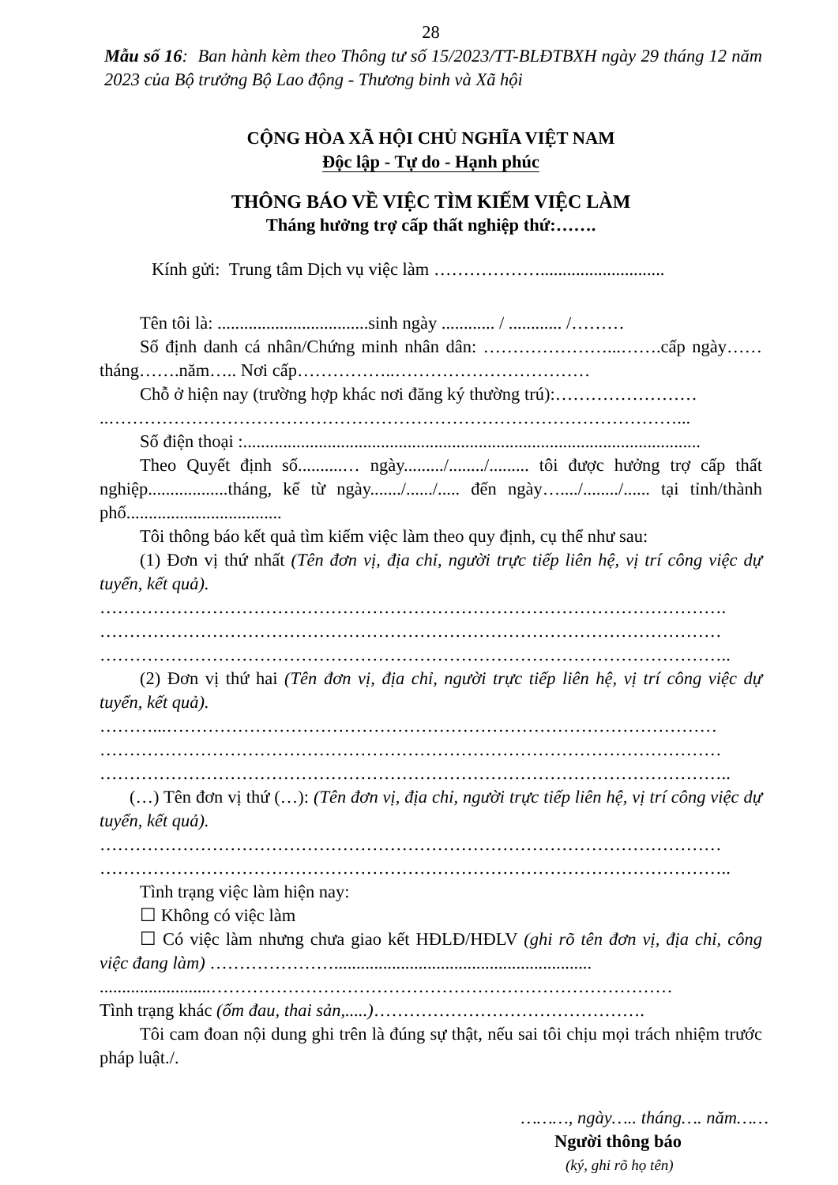28
Mẫu số 16: Ban hành kèm theo Thông tư số 15/2023/TT-BLĐTBXH ngày 29 tháng 12 năm 2023 của Bộ trưởng Bộ Lao động - Thương binh và Xã hội
CỘNG HÒA XÃ HỘI CHỦ NGHĨA VIỆT NAM
Độc lập - Tự do - Hạnh phúc
THÔNG BÁO VỀ VIỆC TÌM KIẾM VIỆC LÀM
Tháng hưởng trợ cấp thất nghiệp thứ:…….
Kính gửi: Trung tâm Dịch vụ việc làm ………………............................
Tên tôi là: ..................................sinh ngày ............ / ............ /………
Số định danh cá nhân/Chứng minh nhân dân: …………………...…….cấp ngày……tháng…….năm….. Nơi cấp……………..……………………………
Chỗ ở hiện nay (trường hợp khác nơi đăng ký thường trú):……………………
..……………………………………………………………………………………...
Số điện thoại :.......................................................................................................
Theo Quyết định số..........… ngày........./......../......... tôi được hưởng trợ cấp thất nghiệp..................tháng, kể từ ngày......./....../..... đến ngày…..../......../...... tại tỉnh/thành phố...................................
Tôi thông báo kết quả tìm kiếm việc làm theo quy định, cụ thể như sau:
(1) Đơn vị thứ nhất (Tên đơn vị, địa chỉ, người trực tiếp liên hệ, vị trí công việc dự tuyển, kết quả).
…………………………………………………………………………………………….
……………………………………………………………………………………………
……………………………………………………………………………………………..
(2) Đơn vị thứ hai (Tên đơn vị, địa chỉ, người trực tiếp liên hệ, vị trí công việc dự tuyển, kết quả).
………...…………………………………………………………………………………
……………………………………………………………………………………………
……………………………………………………………………………………………..
(…) Tên đơn vị thứ (…): (Tên đơn vị, địa chỉ, người trực tiếp liên hệ, vị trí công việc dự tuyển, kết quả).
……………………………………………………………………………………………
……………………………………………………………………………………………..
Tình trạng việc làm hiện nay:
☐ Không có việc làm
☐ Có việc làm nhưng chưa giao kết HĐLĐ/HĐLV (ghi rõ tên đơn vị, địa chỉ, công việc đang làm) …………………..........................................................
.........................……………………………………………………………………
Tình trạng khác (ốm đau, thai sản,.....)……………………………………….
Tôi cam đoan nội dung ghi trên là đúng sự thật, nếu sai tôi chịu mọi trách nhiệm trước pháp luật./.
………, ngày….. tháng…. năm……
Người thông báo
(ký, ghi rõ họ tên)